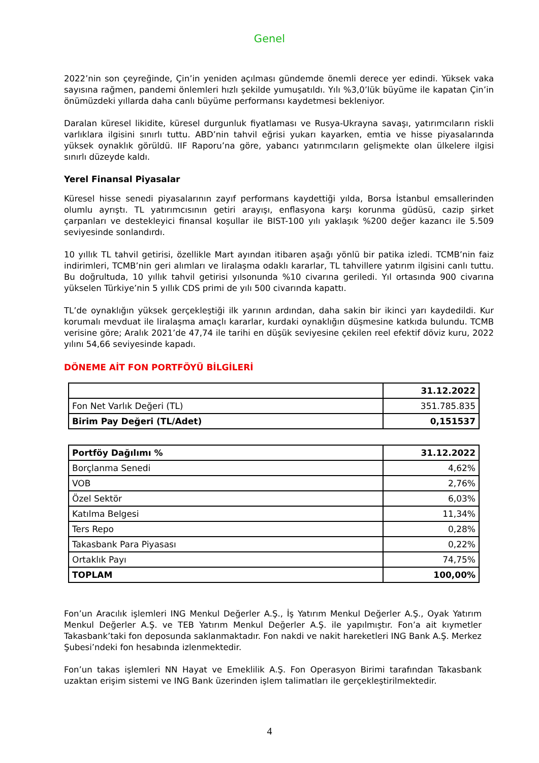Genel
2022’nin son çeyreğinde, Çin’in yeniden açılması gündemde önemli derece yer edindi. Yüksek vaka sayısına rağmen, pandemi önlemleri hızlı şekilde yumuşatıldı. Yılı %3,0’lük büyüme ile kapatan Çin’in önümüzdeki yıllarda daha canlı büyüme performansı kaydetmesi bekleniyor.
Daralan küresel likidite, küresel durgunluk fiyatlaması ve Rusya-Ukrayna savaşı, yatırımcıların riskli varlıklara ilgisini sınırlı tuttu. ABD’nin tahvil eğrisi yukarı kayarken, emtia ve hisse piyasalarında yüksek oynaklık görüldü. IIF Raporu’na göre, yabancı yatırımcıların gelişmekte olan ülkelere ilgisi sınırlı düzeyde kaldı.
Yerel Finansal Piyasalar
Küresel hisse senedi piyasalarının zayıf performans kaydettiği yılda, Borsa İstanbul emsallerinden olumlu ayrıştı. TL yatırımcısının getiri arayışı, enflasyona karşı korunma güdüsü, cazip şirket çarpanları ve destekleyici finansal koşullar ile BIST-100 yılı yaklaşık %200 değer kazancı ile 5.509 seviyesinde sonlandırdı.
10 yıllık TL tahvil getirisi, özellikle Mart ayından itibaren aşağı yönlü bir patika izledi. TCMB’nin faiz indirimleri, TCMB’nin geri alımları ve liralaşma odaklı kararlar, TL tahvillere yatırım ilgisini canlı tuttu. Bu doğrultuda, 10 yıllık tahvil getirisi yılsonunda %10 civarına geriledi. Yıl ortasında 900 civarına yükselen Türkiye’nin 5 yıllık CDS primi de yılı 500 civarında kapattı.
TL’de oynaklığın yüksek gerçekleştiği ilk yarının ardından, daha sakin bir ikinci yarı kaydedildi. Kur korumalı mevduat ile liralaşma amaçlı kararlar, kurdaki oynaklığın düşmesine katkıda bulundu. TCMB verisine göre; Aralık 2021’de 47,74 ile tarihi en düşük seviyesine çekilen reel efektif döviz kuru, 2022 yılını 54,66 seviyesinde kapadı.
DÖNEME AİT FON PORTFÖYÜ BİLGİLERİ
| | 31.12.2022 |
| Fon Net Varlık Değeri (TL) | 351.785.835 |
| Birim Pay Değeri (TL/Adet) | 0,151537 |
| Portföy Dağılımı % | 31.12.2022 |
| Borçlanma Senedi | 4,62% |
| VOB | 2,76% |
| Özel Sektör | 6,03% |
| Katılma Belgesi | 11,34% |
| Ters Repo | 0,28% |
| Takasbank Para Piyasası | 0,22% |
| Ortaklık Payı | 74,75% |
| TOPLAM | 100,00% |
Fon’un Aracılık işlemleri ING Menkul Değerler A.Ş., İş Yatırım Menkul Değerler A.Ş., Oyak Yatırım Menkul Değerler A.Ş. ve TEB Yatırım Menkul Değerler A.Ş. ile yapılmıştır. Fon’a ait kıymetler Takasbank’taki fon deposunda saklanmaktadır. Fon nakdi ve nakit hareketleri ING Bank A.Ş. Merkez Şubesi’ndeki fon hesabında izlenmektedir.
Fon’un takas işlemleri NN Hayat ve Emeklilik A.Ş. Fon Operasyon Birimi tarafından Takasbank uzaktan erişim sistemi ve ING Bank üzerinden işlem talimatları ile gerçekleştirilmektedir.
4